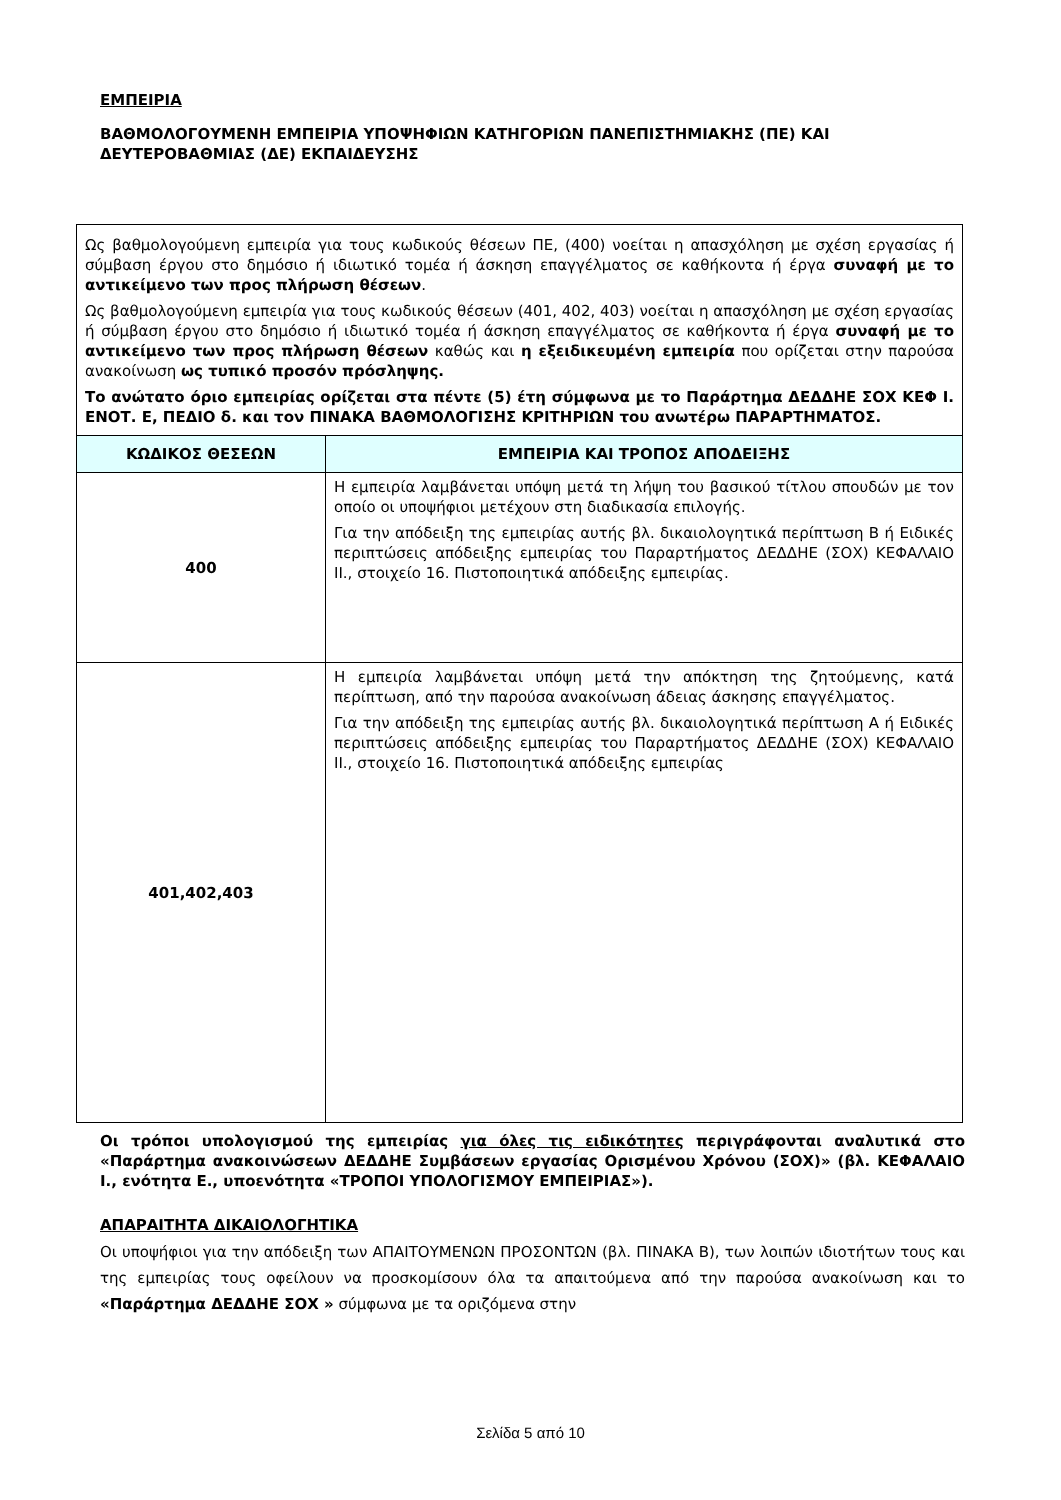ΕΜΠΕΙΡΙΑ
ΒΑΘΜΟΛΟΓΟΥΜΕΝΗ ΕΜΠΕΙΡΙΑ ΥΠΟΨΗΦΙΩΝ ΚΑΤΗΓΟΡΙΩΝ ΠΑΝΕΠΙΣΤΗΜΙΑΚΗΣ (ΠΕ) ΚΑΙ ΔΕΥΤΕΡΟΒΑΘΜΙΑΣ (ΔΕ) ΕΚΠΑΙΔΕΥΣΗΣ
| Ως βαθμολογούμενη εμπειρία για τους κωδικούς θέσεων ΠΕ, (400) νοείται η απασχόληση με σχέση εργασίας ή σύμβαση έργου στο δημόσιο ή ιδιωτικό τομέα ή άσκηση επαγγέλματος σε καθήκοντα ή έργα συναφή με το αντικείμενο των προς πλήρωση θέσεων . Ως βαθμολογούμενη εμπειρία για τους κωδικούς θέσεων (401, 402, 403) νοείται η απασχόληση με σχέση εργασίας ή σύμβαση έργου στο δημόσιο ή ιδιωτικό τομέα ή άσκηση επαγγέλματος σε καθήκοντα ή έργα συναφή με το αντικείμενο των προς πλήρωση θέσεων καθώς και η εξειδικευμένη εμπειρία που ορίζεται στην παρούσα ανακοίνωση ως τυπικό προσόν πρόσληψης. Το ανώτατο όριο εμπειρίας ορίζεται στα πέντε (5) έτη σύμφωνα με το Παράρτημα ΔΕΔΔΗΕ ΣΟΧ ΚΕΦ Ι. ΕΝΟΤ. Ε, ΠΕΔΙΟ δ. και τον ΠΙΝΑΚΑ ΒΑΘΜΟΛΟΓΙΣΗΣ ΚΡΙΤΗΡΙΩΝ του ανωτέρω ΠΑΡΑΡΤΗΜΑΤΟΣ. | |
| ΚΩΔΙΚΟΣ ΘΕΣΕΩΝ | ΕΜΠΕΙΡΙΑ ΚΑΙ ΤΡΟΠΟΣ ΑΠΟΔΕΙΞΗΣ |
| 400 | Η εμπειρία λαμβάνεται υπόψη μετά τη λήψη του βασικού τίτλου σπουδών με τον οποίο οι υποψήφιοι μετέχουν στη διαδικασία επιλογής. Για την απόδειξη της εμπειρίας αυτής βλ. δικαιολογητικά περίπτωση Β ή Ειδικές περιπτώσεις απόδειξης εμπειρίας του Παραρτήματος ΔΕΔΔΗΕ (ΣΟΧ) ΚΕΦΑΛΑΙΟ ΙΙ., στοιχείο 16. Πιστοποιητικά απόδειξης εμπειρίας. |
| 401,402,403 | Η εμπειρία λαμβάνεται υπόψη μετά την απόκτηση της ζητούμενης, κατά περίπτωση, από την παρούσα ανακοίνωση άδειας άσκησης επαγγέλματος. Για την απόδειξη της εμπειρίας αυτής βλ. δικαιολογητικά περίπτωση Α ή Ειδικές περιπτώσεις απόδειξης εμπειρίας του Παραρτήματος ΔΕΔΔΗΕ (ΣΟΧ) ΚΕΦΑΛΑΙΟ ΙΙ., στοιχείο 16. Πιστοποιητικά απόδειξης εμπειρίας |
Οι τρόποι υπολογισμού της εμπειρίας για όλες τις ειδικότητες περιγράφονται αναλυτικά στο «Παράρτημα ανακοινώσεων ΔΕΔΔΗΕ Συμβάσεων εργασίας Ορισμένου Χρόνου (ΣΟΧ)» (βλ. ΚΕΦΑΛΑΙΟ Ι., ενότητα Ε., υποενότητα «ΤΡΟΠΟΙ ΥΠΟΛΟΓΙΣΜΟΥ ΕΜΠΕΙΡΙΑΣ»).
ΑΠΑΡΑΙΤΗΤΑ ΔΙΚΑΙΟΛΟΓΗΤΙΚΑ
Οι υποψήφιοι για την απόδειξη των ΑΠΑΙΤΟΥΜΕΝΩΝ ΠΡΟΣΟΝΤΩΝ (βλ. ΠΙΝΑΚΑ Β), των λοιπών ιδιοτήτων τους και της εμπειρίας τους οφείλουν να προσκομίσουν όλα τα απαιτούμενα από την παρούσα ανακοίνωση και το «Παράρτημα ΔΕΔΔΗΕ ΣΟΧ » σύμφωνα με τα οριζόμενα στην
Σελίδα 5 από 10